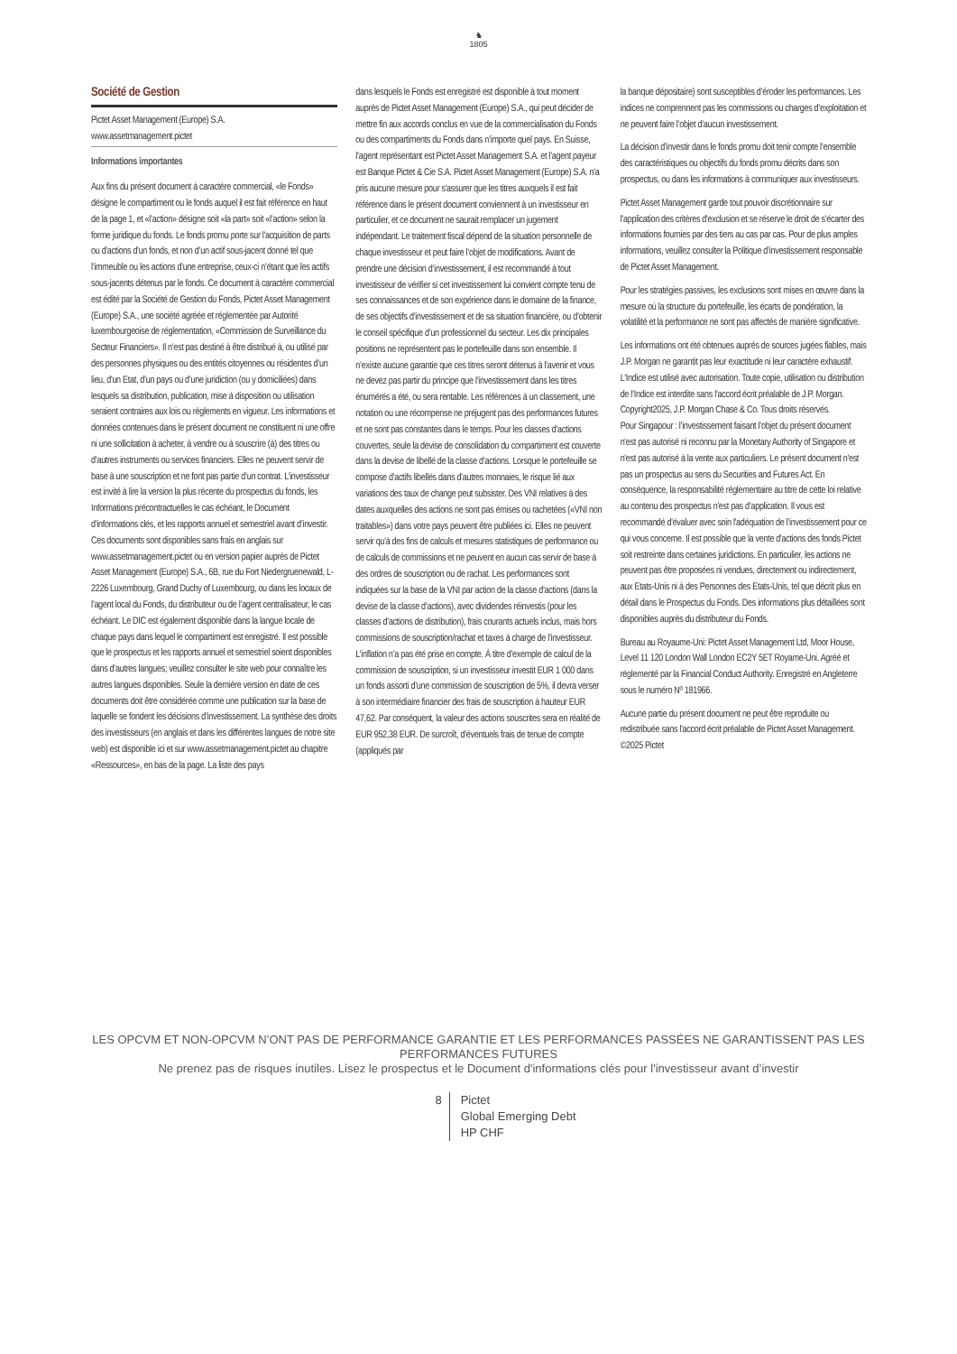♞
1805
Société de Gestion
Pictet Asset Management (Europe) S.A.
www.assetmanagement.pictet
Informations importantes
Aux fins du présent document à caractère commercial, «le Fonds» désigne le compartiment ou le fonds auquel il est fait référence en haut de la page 1, et «l’action» désigne soit «la part» soit «l’action» selon la forme juridique du fonds. Le fonds promu porte sur l'acquisition de parts ou d'actions d'un fonds, et non d’un actif sous-jacent donné tel que l’immeuble ou les actions d'une entreprise, ceux-ci n’étant que les actifs sous-jacents détenus par le fonds. Ce document à caractère commercial est édité par la Société de Gestion du Fonds, Pictet Asset Management (Europe) S.A., une société agréée et réglementée par Autorité luxembourgeoise de réglementation, «Commission de Surveillance du Secteur Financiers». Il n'est pas destiné à être distribué à, ou utilisé par des personnes physiques ou des entités citoyennes ou résidentes d’un lieu, d'un Etat, d’un pays ou d’une juridiction (ou y domiciliées) dans lesquels sa distribution, publication, mise à disposition ou utilisation seraient contraires aux lois ou règlements en vigueur. Les informations et données contenues dans le présent document ne constituent ni une offre ni une sollicitation à acheter, à vendre ou à souscrire (à) des titres ou d’autres instruments ou services financiers. Elles ne peuvent servir de base à une souscription et ne font pas partie d’un contrat. L’investisseur est invité à lire la version la plus récente du prospectus du fonds, les Informations précontractuelles le cas échéant, le Document d’informations clés, et les rapports annuel et semestriel avant d’investir. Ces documents sont disponibles sans frais en anglais sur www.assetmanagement.pictet ou en version papier auprès de Pictet Asset Management (Europe) S.A., 6B, rue du Fort Niedergruenewald, L-2226 Luxembourg, Grand Duchy of Luxembourg, ou dans les locaux de l’agent local du Fonds, du distributeur ou de l’agent centralisateur, le cas échéant. Le DIC est également disponible dans la langue locale de chaque pays dans lequel le compartiment est enregistré. Il est possible que le prospectus et les rapports annuel et semestriel soient disponibles dans d’autres langues; veuillez consulter le site web pour connaître les autres langues disponibles. Seule la dernière version en date de ces documents doit être considérée comme une publication sur la base de laquelle se fondent les décisions d’investissement. La synthèse des droits des investisseurs (en anglais et dans les différentes langues de notre site web) est disponible ici et sur www.assetmanagement.pictet au chapitre «Ressources», en bas de la page. La liste des pays
dans lesquels le Fonds est enregistré est disponible à tout moment auprès de Pictet Asset Management (Europe) S.A., qui peut décider de mettre fin aux accords conclus en vue de la commercialisation du Fonds ou des compartiments du Fonds dans n’importe quel pays. En Suisse, l’agent représentant est Pictet Asset Management S.A. et l’agent payeur est Banque Pictet & Cie S.A. Pictet Asset Management (Europe) S.A. n'a pris aucune mesure pour s'assurer que les titres auxquels il est fait référence dans le présent document conviennent à un investisseur en particulier, et ce document ne saurait remplacer un jugement indépendant. Le traitement fiscal dépend de la situation personnelle de chaque investisseur et peut faire l’objet de modifications. Avant de prendre une décision d’investissement, il est recommandé à tout investisseur de vérifier si cet investissement lui convient compte tenu de ses connaissances et de son expérience dans le domaine de la finance, de ses objectifs d’investissement et de sa situation financière, ou d’obtenir le conseil spécifique d’un professionnel du secteur. Les dix principales positions ne représentent pas le portefeuille dans son ensemble. Il n’existe aucune garantie que ces titres seront détenus à l’avenir et vous ne devez pas partir du principe que l’investissement dans les titres énumérés a été, ou sera rentable. Les références à un classement, une notation ou une récompense ne préjugent pas des performances futures et ne sont pas constantes dans le temps. Pour les classes d’actions couvertes, seule la devise de consolidation du compartiment est couverte dans la devise de libellé de la classe d’actions. Lorsque le portefeuille se compose d'actifs libellés dans d'autres monnaies, le risque lié aux variations des taux de change peut subsister. Des VNI relatives à des dates auxquelles des actions ne sont pas émises ou rachetées («VNI non traitables») dans votre pays peuvent être publiées ici. Elles ne peuvent servir qu'à des fins de calculs et mesures statistiques de performance ou de calculs de commissions et ne peuvent en aucun cas servir de base à des ordres de souscription ou de rachat. Les performances sont indiquées sur la base de la VNI par action de la classe d’actions (dans la devise de la classe d’actions), avec dividendes réinvestis (pour les classes d’actions de distribution), frais courants actuels inclus, mais hors commissions de souscription/rachat et taxes à charge de l’investisseur. L’inflation n’a pas été prise en compte. À titre d’exemple de calcul de la commission de souscription, si un investisseur investit EUR 1 000 dans un fonds assorti d’une commission de souscription de 5%, il devra verser à son intermédiaire financier des frais de souscription à hauteur EUR 47,62. Par conséquent, la valeur des actions souscrites sera en réalité de EUR 952,38 EUR. De surcroît, d’éventuels frais de tenue de compte (appliqués par
la banque dépositaire) sont susceptibles d’éroder les performances. Les indices ne comprennent pas les commissions ou charges d’exploitation et ne peuvent faire l’objet d’aucun investissement.
La décision d’investir dans le fonds promu doit tenir compte l’ensemble des caractéristiques ou objectifs du fonds promu décrits dans son prospectus, ou dans les informations à communiquer aux investisseurs.
Pictet Asset Management garde tout pouvoir discrétionnaire sur l’application des critères d'exclusion et se réserve le droit de s'écarter des informations fournies par des tiers au cas par cas. Pour de plus amples informations, veuillez consulter la Politique d’investissement responsable de Pictet Asset Management.
Pour les stratégies passives, les exclusions sont mises en œuvre dans la mesure où la structure du portefeuille, les écarts de pondération, la volatilité et la performance ne sont pas affectés de manière significative.
Les informations ont été obtenues auprès de sources jugées fiables, mais J.P. Morgan ne garantit pas leur exactitude ni leur caractère exhaustif. L'Indice est utilisé avec autorisation. Toute copie, utilisation ou distribution de l’Indice est interdite sans l’accord écrit préalable de J.P. Morgan. Copyright2025, J.P. Morgan Chase & Co. Tous droits réservés.
Pour Singapour : l’investissement faisant l’objet du présent document n'est pas autorisé ni reconnu par la Monetary Authority of Singapore et n'est pas autorisé à la vente aux particuliers. Le présent document n'est pas un prospectus au sens du Securities and Futures Act. En conséquence, la responsabilité réglementaire au titre de cette loi relative au contenu des prospectus n'est pas d’application. Il vous est recommandé d'évaluer avec soin l'adéquation de l’investissement pour ce qui vous concerne. Il est possible que la vente d'actions des fonds Pictet soit restreinte dans certaines juridictions. En particulier, les actions ne peuvent pas être proposées ni vendues, directement ou indirectement, aux Etats-Unis ni à des Personnes des Etats-Unis, tel que décrit plus en détail dans le Prospectus du Fonds. Des informations plus détaillées sont disponibles auprès du distributeur du Fonds.
Bureau au Royaume-Uni: Pictet Asset Management Ltd, Moor House, Level 11 120 London Wall London EC2Y 5ET Royame-Uni. Agréé et réglementé par la Financial Conduct Authority. Enregistré en Angleterre sous le numéro Nº 181966.
Aucune partie du présent document ne peut être reproduite ou redistribuée sans l'accord écrit préalable de Pictet Asset Management.
©2025 Pictet
LES OPCVM ET NON-OPCVM N’ONT PAS DE PERFORMANCE GARANTIE ET LES PERFORMANCES PASSÉES NE GARANTISSENT PAS LES
PERFORMANCES FUTURES
Ne prenez pas de risques inutiles. Lisez le prospectus et le Document d'informations clés pour l'investisseur avant d’investir
8 Pictet
Global Emerging Debt
HP CHF